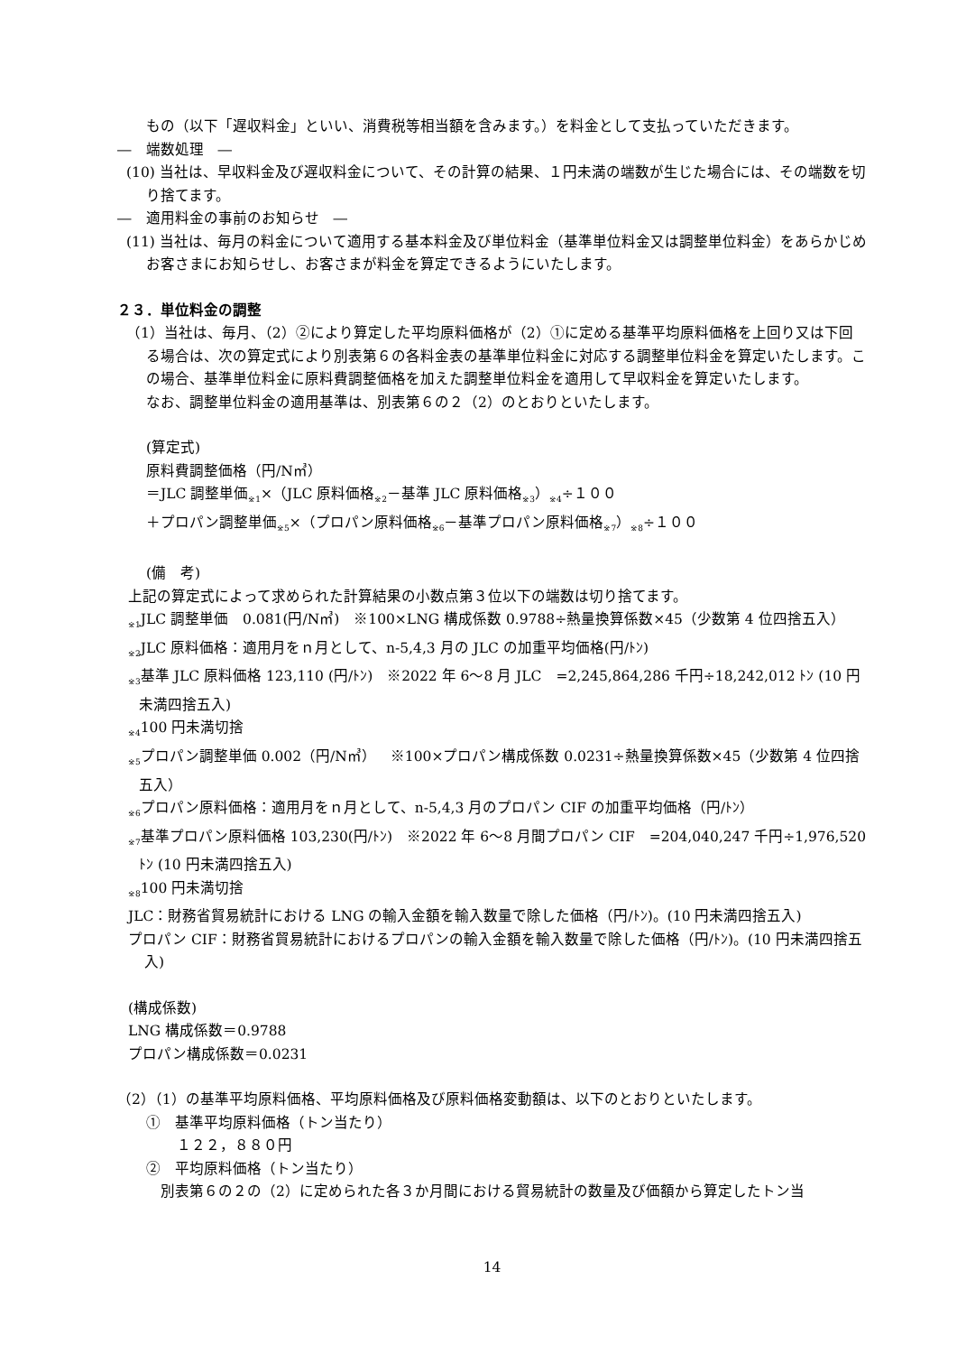もの（以下「遅収料金」といい、消費税等相当額を含みます。）を料金として支払っていただきます。
―　端数処理　―
(10) 当社は、早収料金及び遅収料金について、その計算の結果、１円未満の端数が生じた場合には、その端数を切り捨てます。
―　適用料金の事前のお知らせ　―
(11) 当社は、毎月の料金について適用する基本料金及び単位料金（基準単位料金又は調整単位料金）をあらかじめお客さまにお知らせし、お客さまが料金を算定できるようにいたします。
２３．単位料金の調整
（1）当社は、毎月、（2）②により算定した平均原料価格が（2）①に定める基準平均原料価格を上回り又は下回る場合は、次の算定式により別表第６の各料金表の基準単位料金に対応する調整単位料金を算定いたします。この場合、基準単位料金に原料費調整価格を加えた調整単位料金を適用して早収料金を算定いたします。
なお、調整単位料金の適用基準は、別表第６の２（2）のとおりといたします。
(算定式)
原料費調整価格（円/N㎥）
＝JLC 調整単価<sub>※1</sub>×（JLC 原料価格<sub>※2</sub>－基準 JLC 原料価格<sub>※3</sub>）<sub>※4</sub>÷１００
＋プロパン調整単価<sub>※5</sub>×（プロパン原料価格<sub>※6</sub>－基準プロパン原料価格<sub>※7</sub>）<sub>※8</sub>÷１００
(備　考)
上記の算定式によって求められた計算結果の小数点第３位以下の端数は切り捨てます。
<sub>※1</sub>JLC 調整単価　0.081(円/N㎥)　※100×LNG 構成係数 0.9788÷熱量換算係数×45（少数第 4 位四捨五入）
<sub>※2</sub>JLC 原料価格：適用月をｎ月として、n-5,4,3 月の JLC の加重平均価格(円/ﾄﾝ)
<sub>※3</sub>基準 JLC 原料価格 123,110 (円/ﾄﾝ)　※2022 年 6～8 月 JLC　=2,245,864,286 千円÷18,242,012 ﾄﾝ (10 円未満四捨五入)
<sub>※4</sub>100 円未満切捨
<sub>※5</sub>プロパン調整単価 0.002（円/N㎥）　※100×プロパン構成係数 0.0231÷熱量換算係数×45（少数第 4 位四捨五入）
<sub>※6</sub>プロパン原料価格：適用月をｎ月として、n-5,4,3 月のプロパン CIF の加重平均価格（円/ﾄﾝ）
<sub>※7</sub>基準プロパン原料価格 103,230(円/ﾄﾝ)　※2022 年 6～8 月間プロパン CIF　=204,040,247 千円÷1,976,520 ﾄﾝ (10 円未満四捨五入)
<sub>※8</sub>100 円未満切捨
JLC：財務省貿易統計における LNG の輸入金額を輸入数量で除した価格（円/ﾄﾝ)。(10 円未満四捨五入)
プロパン CIF：財務省貿易統計におけるプロパンの輸入金額を輸入数量で除した価格（円/ﾄﾝ)。(10 円未満四捨五入)
(構成係数)
LNG 構成係数＝0.9788
プロパン構成係数＝0.0231
（2）（1）の基準平均原料価格、平均原料価格及び原料価格変動額は、以下のとおりといたします。
①　基準平均原料価格（トン当たり）
１２２，８８０円
②　平均原料価格（トン当たり）
別表第６の２の（2）に定められた各３か月間における貿易統計の数量及び価額から算定したトン当
14